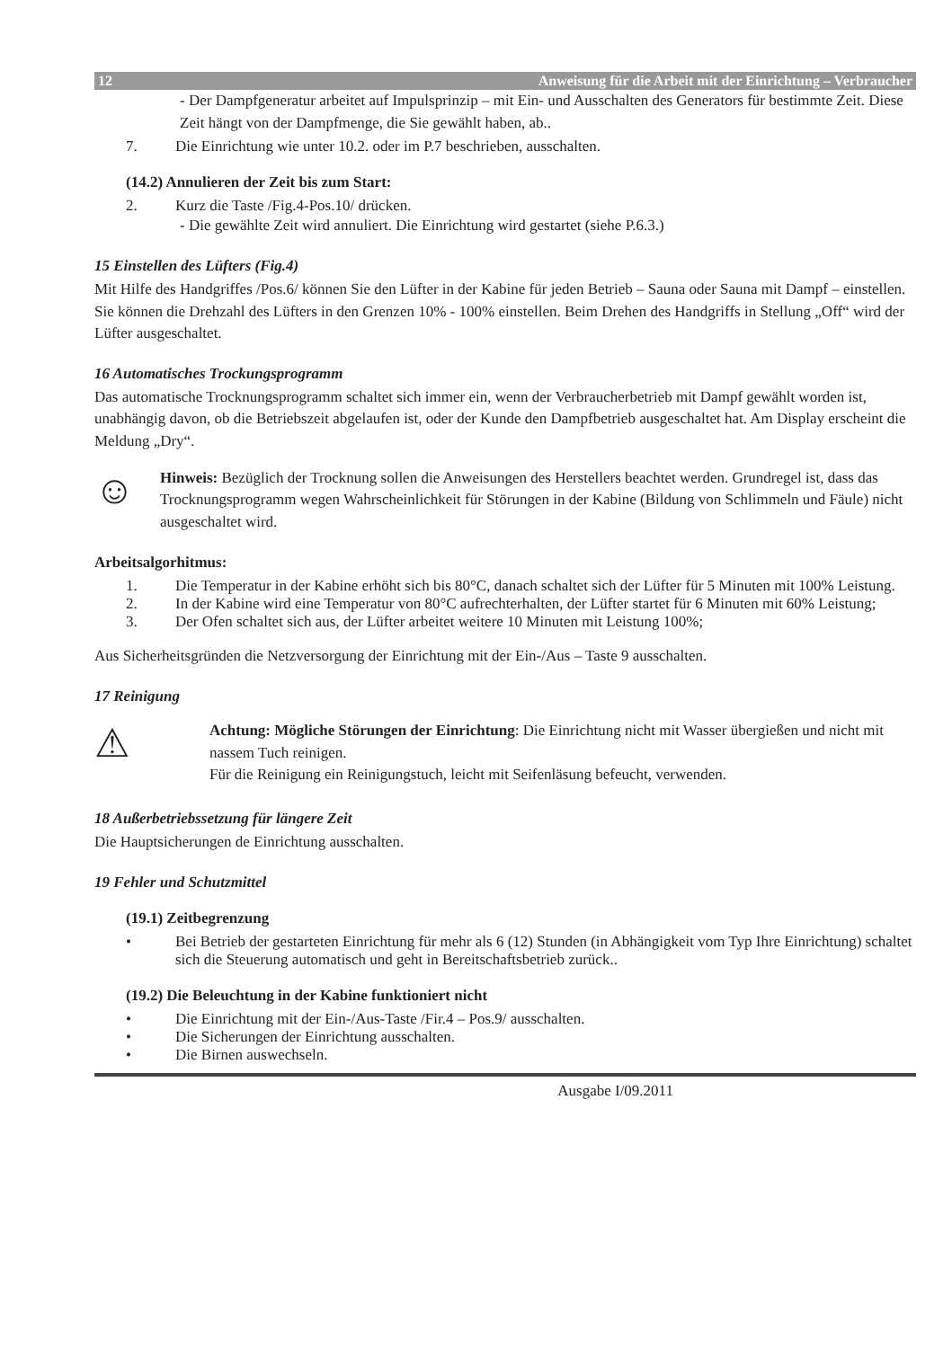12 Anweisung für die Arbeit mit der Einrichtung – Verbraucher
- Der Dampfgeneratur arbeitet auf Impulsprinzip – mit Ein- und Ausschalten des Generators für bestimmte Zeit. Diese Zeit hängt von der Dampfmenge, die Sie gewählt haben, ab..
7. Die Einrichtung wie unter 10.2. oder im P.7 beschrieben, ausschalten.
(14.2) Annulieren der Zeit bis zum Start:
2. Kurz die Taste /Fig.4-Pos.10/ drücken.
- Die gewählte Zeit wird annuliert. Die Einrichtung wird gestartet (siehe P.6.3.)
15 Einstellen des Lüfters (Fig.4)
Mit Hilfe des Handgriffes /Pos.6/ können Sie den Lüfter in der Kabine für jeden Betrieb – Sauna oder Sauna mit Dampf – einstellen. Sie können die Drehzahl des Lüfters in den Grenzen 10% - 100% einstellen. Beim Drehen des Handgriffs in Stellung „Off“ wird der Lüfter ausgeschaltet.
16 Automatisches Trockungsprogramm
Das automatische Trocknungsprogramm schaltet sich immer ein, wenn der Verbraucherbetrieb mit Dampf gewählt worden ist, unabhängig davon, ob die Betriebszeit abgelaufen ist, oder der Kunde den Dampfbetrieb ausgeschaltet hat. Am Display erscheint die Meldung „Dry“.
☺
Hinweis: Bezüglich der Trocknung sollen die Anweisungen des Herstellers beachtet werden. Grundregel ist, dass das Trocknungsprogramm wegen Wahrscheinlichkeit für Störungen in der Kabine (Bildung von Schlimmeln und Fäule) nicht ausgeschaltet wird.
Arbeitsalgorhitmus:
1. Die Temperatur in der Kabine erhöht sich bis 80°C, danach schaltet sich der Lüfter für 5 Minuten mit 100% Leistung.
2. In der Kabine wird eine Temperatur von 80°C aufrechterhalten, der Lüfter startet für 6 Minuten mit 60% Leistung;
3. Der Ofen schaltet sich aus, der Lüfter arbeitet weitere 10 Minuten mit Leistung 100%;
Aus Sicherheitsgründen die Netzversorgung der Einrichtung mit der Ein-/Aus – Taste 9 ausschalten.
17 Reinigung
⚠
Achtung: Mögliche Störungen der Einrichtung: Die Einrichtung nicht mit Wasser übergießen und nicht mit nassem Tuch reinigen.
Für die Reinigung ein Reinigungstuch, leicht mit Seifenläsung befeucht, verwenden.
18 Außerbetriebssetzung für längere Zeit
Die Hauptsicherungen de Einrichtung ausschalten.
19 Fehler und Schutzmittel
(19.1) Zeitbegrenzung
• Bei Betrieb der gestarteten Einrichtung für mehr als 6 (12) Stunden (in Abhängigkeit vom Typ Ihre Einrichtung) schaltet sich die Steuerung automatisch und geht in Bereitschaftsbetrieb zurück..
(19.2) Die Beleuchtung in der Kabine funktioniert nicht
• Die Einrichtung mit der Ein-/Aus-Taste /Fir.4 – Pos.9/ ausschalten.
• Die Sicherungen der Einrichtung ausschalten.
• Die Birnen auswechseln.
Ausgabe I/09.2011